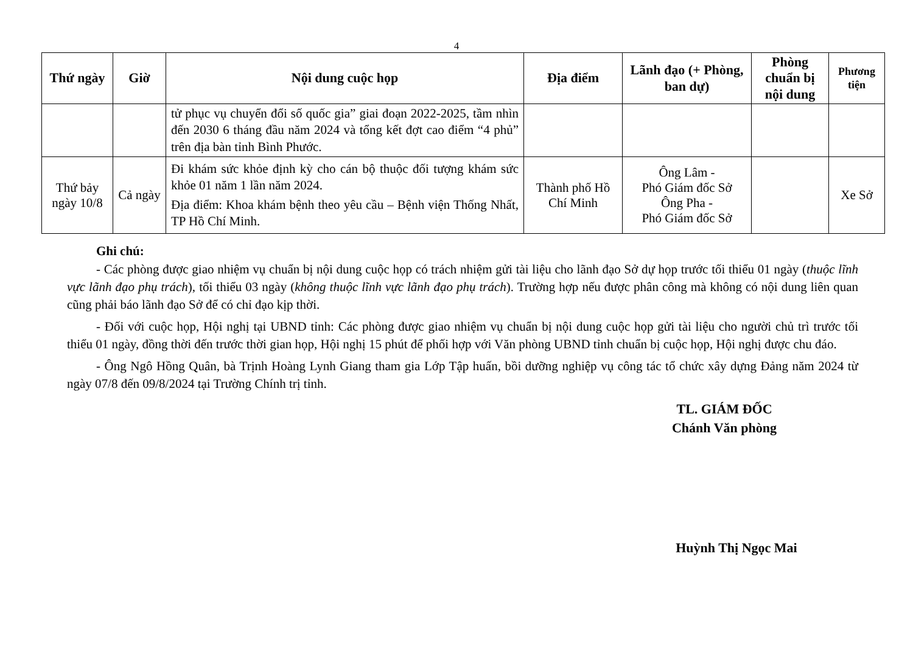4
| Thứ ngày | Giờ | Nội dung cuộc họp | Địa điểm | Lãnh đạo (+ Phòng, ban dự) | Phòng chuẩn bị nội dung | Phương tiện |
| --- | --- | --- | --- | --- | --- | --- |
| | | tử phục vụ chuyển đổi số quốc gia” giai đoạn 2022-2025, tầm nhìn đến 2030 6 tháng đầu năm 2024 và tổng kết đợt cao điểm “4 phủ” trên địa bàn tỉnh Bình Phước. | | | | |
| Thứ bảy ngày 10/8 | Cả ngày | Đi khám sức khỏe định kỳ cho cán bộ thuộc đối tượng khám sức khỏe 01 năm 1 lần năm 2024. Địa điểm: Khoa khám bệnh theo yêu cầu – Bệnh viện Thống Nhất, TP Hồ Chí Minh. | Thành phố Hồ Chí Minh | Ông Lâm - Phó Giám đốc Sở Ông Pha - Phó Giám đốc Sở | | Xe Sở |
Ghi chú:
- Các phòng được giao nhiệm vụ chuẩn bị nội dung cuộc họp có trách nhiệm gửi tài liệu cho lãnh đạo Sở dự họp trước tối thiểu 01 ngày (thuộc lĩnh vực lãnh đạo phụ trách), tối thiểu 03 ngày (không thuộc lĩnh vực lãnh đạo phụ trách). Trường hợp nếu được phân công mà không có nội dung liên quan cũng phải báo lãnh đạo Sở để có chỉ đạo kịp thời.
- Đối với cuộc họp, Hội nghị tại UBND tỉnh: Các phòng được giao nhiệm vụ chuẩn bị nội dung cuộc họp gửi tài liệu cho người chủ trì trước tối thiểu 01 ngày, đồng thời đến trước thời gian họp, Hội nghị 15 phút để phối hợp với Văn phòng UBND tỉnh chuẩn bị cuộc họp, Hội nghị được chu đáo.
- Ông Ngô Hồng Quân, bà Trịnh Hoàng Lynh Giang tham gia Lớp Tập huấn, bồi dưỡng nghiệp vụ công tác tổ chức xây dựng Đảng năm 2024 từ ngày 07/8 đến 09/8/2024 tại Trường Chính trị tỉnh.
TL. GIÁM ĐỐC
Chánh Văn phòng
Huỳnh Thị Ngọc Mai